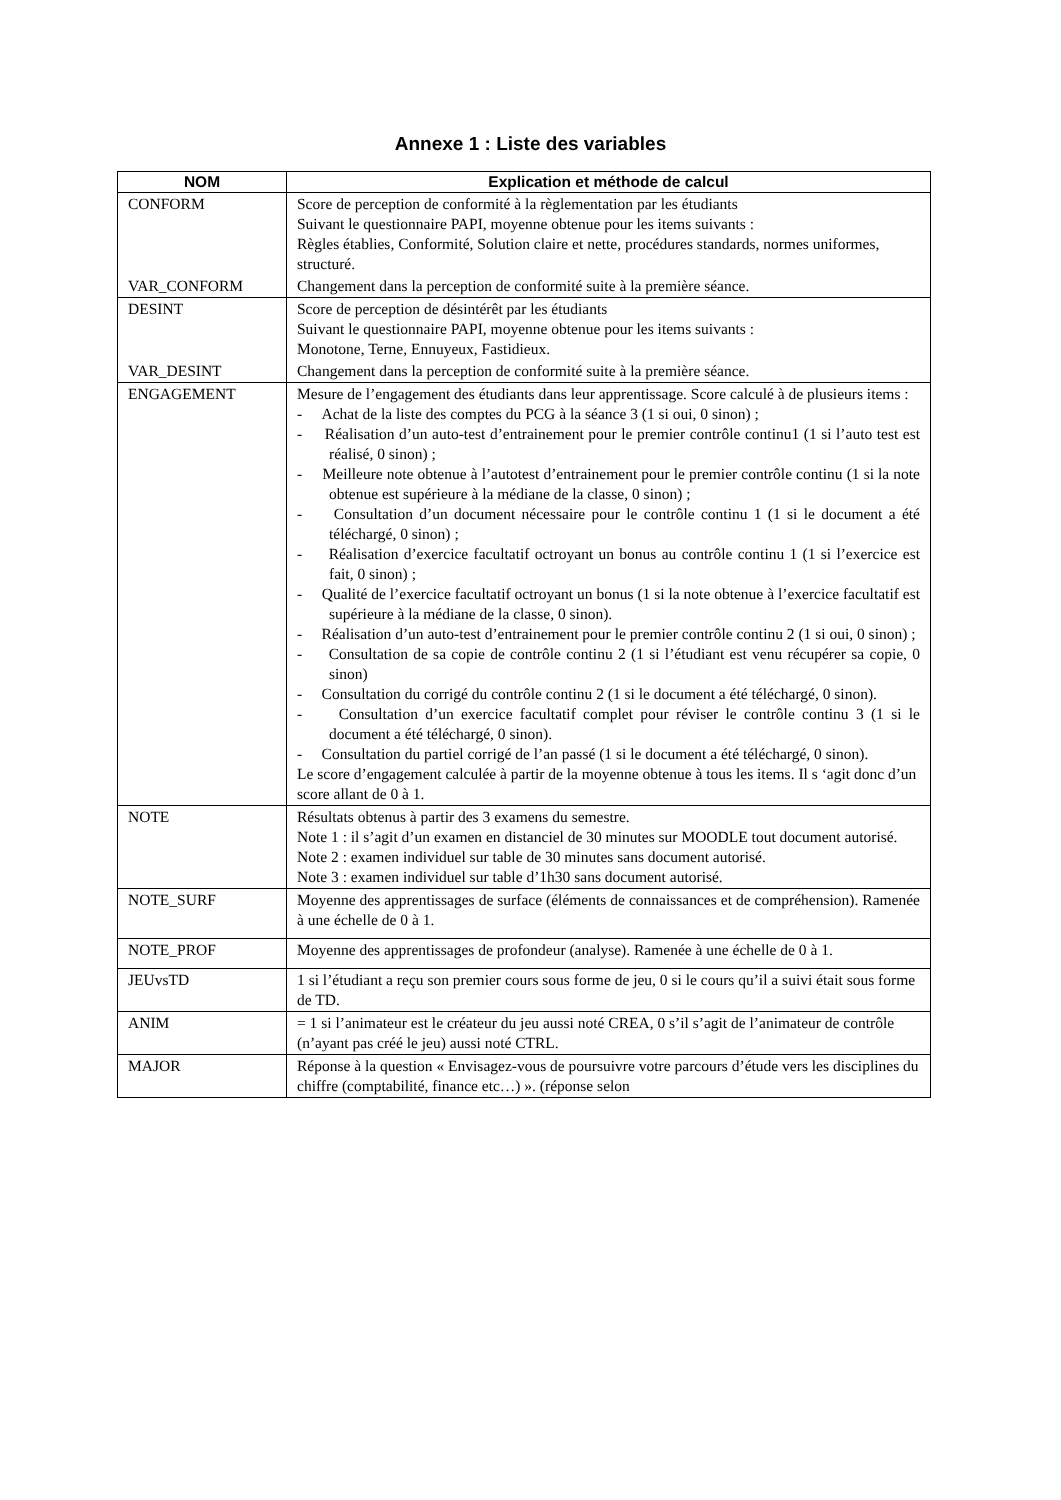Annexe 1 : Liste des variables
| NOM | Explication et méthode de calcul |
| --- | --- |
| CONFORM | Score de perception de conformité à la règlementation par les étudiants Suivant le questionnaire PAPI, moyenne obtenue pour les items suivants : Règles établies, Conformité, Solution claire et nette, procédures standards, normes uniformes, structuré. |
| VAR_CONFORM | Changement dans la perception de conformité suite à la première séance. |
| DESINT | Score de perception de désintérêt par les étudiants Suivant le questionnaire PAPI, moyenne obtenue pour les items suivants : Monotone, Terne, Ennuyeux, Fastidieux. |
| VAR_DESINT | Changement dans la perception de conformité suite à la première séance. |
| ENGAGEMENT | Mesure de l’engagement des étudiants dans leur apprentissage. Score calculé à de plusieurs items : - Achat de la liste des comptes du PCG à la séance 3 (1 si oui, 0 sinon) ; - Réalisation d’un auto-test d’entrainement pour le premier contrôle continu1 (1 si l’auto test est réalisé, 0 sinon) ; - Meilleure note obtenue à l’autotest d’entrainement pour le premier contrôle continu (1 si la note obtenue est supérieure à la médiane de la classe, 0 sinon) ; - Consultation d’un document nécessaire pour le contrôle continu 1 (1 si le document a été téléchargé, 0 sinon) ; - Réalisation d’exercice facultatif octroyant un bonus au contrôle continu 1 (1 si l’exercice est fait, 0 sinon) ; - Qualité de l’exercice facultatif octroyant un bonus (1 si la note obtenue à l’exercice facultatif est supérieure à la médiane de la classe, 0 sinon). - Réalisation d’un auto-test d’entrainement pour le premier contrôle continu 2 (1 si oui, 0 sinon) ; - Consultation de sa copie de contrôle continu 2 (1 si l’étudiant est venu récupérer sa copie, 0 sinon) - Consultation du corrigé du contrôle continu 2 (1 si le document a été téléchargé, 0 sinon). - Consultation d’un exercice facultatif complet pour réviser le contrôle continu 3 (1 si le document a été téléchargé, 0 sinon). - Consultation du partiel corrigé de l’an passé (1 si le document a été téléchargé, 0 sinon). Le score d’engagement calculée à partir de la moyenne obtenue à tous les items. Il s ‘agit donc d’un score allant de 0 à 1. |
| NOTE | Résultats obtenus à partir des 3 examens du semestre. Note 1 : il s’agit d’un examen en distanciel de 30 minutes sur MOODLE tout document autorisé. Note 2 : examen individuel sur table de 30 minutes sans document autorisé. Note 3 : examen individuel sur table d’1h30 sans document autorisé. |
| NOTE_SURF | Moyenne des apprentissages de surface (éléments de connaissances et de compréhension). Ramenée à une échelle de 0 à 1. |
| NOTE_PROF | Moyenne des apprentissages de profondeur (analyse). Ramenée à une échelle de 0 à 1. |
| JEUvsTD | 1 si l’étudiant a reçu son premier cours sous forme de jeu, 0 si le cours qu’il a suivi était sous forme de TD. |
| ANIM | = 1 si l’animateur est le créateur du jeu aussi noté CREA, 0 s’il s’agit de l’animateur de contrôle (n’ayant pas créé le jeu) aussi noté CTRL. |
| MAJOR | Réponse à la question « Envisagez-vous de poursuivre votre parcours d’étude vers les disciplines du chiffre (comptabilité, finance etc…) ». (réponse selon |